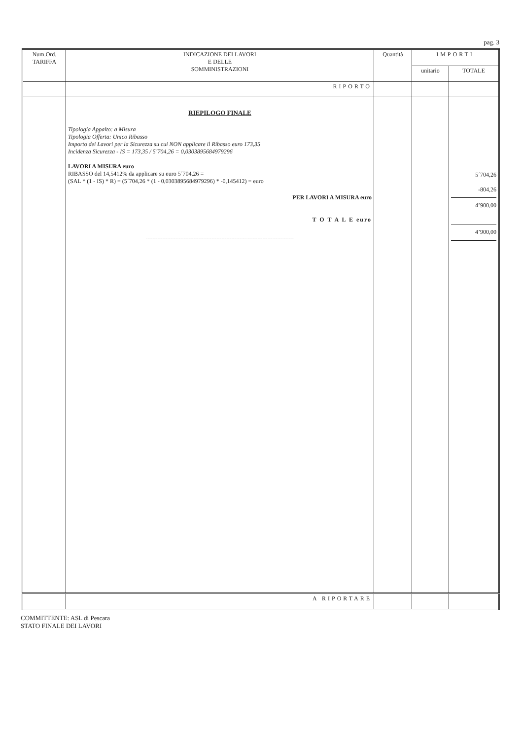pag. 3
| Num.Ord. TARIFFA | INDICAZIONE DEI LAVORI E DELLE SOMMINISTRAZIONI | Quantità | IMPORTI | |
| --- | --- | --- | --- | --- |
| | | | unitario | TOTALE |
| | RIPORTO | | | |
| | RIEPILOGO FINALE Tipologia Appalto: a Misura Tipologia Offerta: Unico Ribasso Importo dei Lavori per la Sicurezza su cui NON applicare il Ribasso euro 173,35 Incidenza Sicurezza - IS = 173,35 / 5´704,26 = 0,0303895684979296 LAVORI A MISURA euro RIBASSO del 14,5412% da applicare su euro 5´704,26 = (SAL * (1 - IS) * R) = (5´704,26 * (1 - 0,0303895684979296) * -0,145412) = euro PER LAVORI A MISURA euro T O T A L E euro ------------------------------------------------------------------------------------------------------------------------------------------------------------------------------------------------------------------------------------------------------------------------------------------------------------------------------------------------------------------------------------------------------------------------------------------------------------------------------------------------------------------------------------------------------------------------------------------------------------------------------------------------------------------------------------------------------------------------------------------------------------------------------------------------------------------------------------------------------------------------------------------------------------------------------------------------------------------------------------------------------------------------------------------------------------------------------------------------------------------------------------------------------------------------------------------------------------------------------------------------------------------------------------------------------------------------------------------------------------------------------------------------------------------------------------------------------------------------------------------------------------------------------------------------------------------------------------------------------------------------------------------------------------------------------------------------------------------------------------------------------------------------------------------------------------------------------------------------------------------------------------------------------------------------------------------------------------------------------------------------------------------------------------------------------------------------------------------------------------------------------------------------------------------------------------------------------------------------------------------------------------------------------------------------------------------------------------------------------------------------------------------------------------------------------------------------------------------------------------------------------------------------------------------------------------------------------------------------------------------------------------------------------------------------------------------------------------------------------------------------ | | | 5´704,26 -804,26 4’900,00 4’900,00 |
| | A RIPORTARE | | | |
COMMITTENTE: ASL di Pescara
STATO FINALE DEI LAVORI